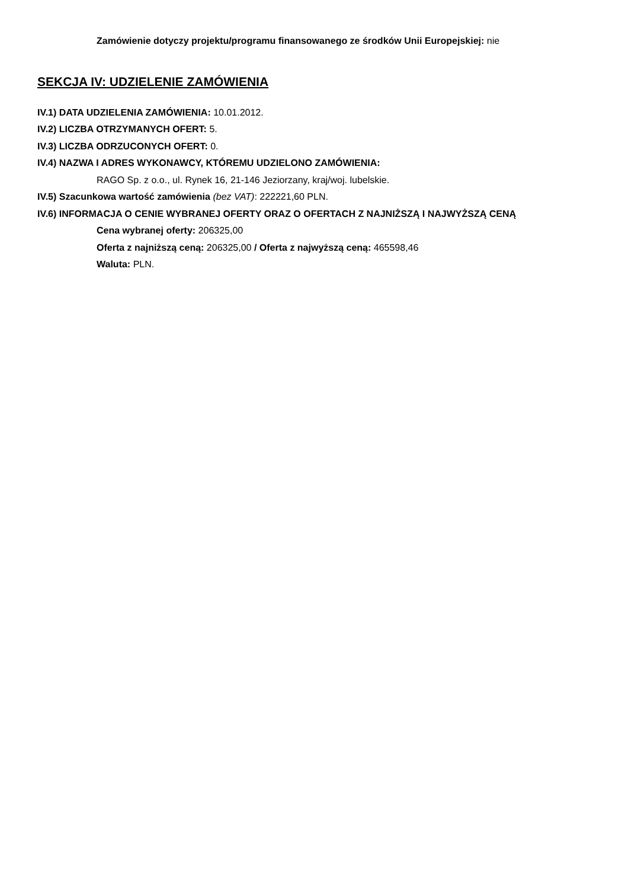Zamówienie dotyczy projektu/programu finansowanego ze środków Unii Europejskiej: nie
SEKCJA IV: UDZIELENIE ZAMÓWIENIA
IV.1) DATA UDZIELENIA ZAMÓWIENIA: 10.01.2012.
IV.2) LICZBA OTRZYMANYCH OFERT: 5.
IV.3) LICZBA ODRZUCONYCH OFERT: 0.
IV.4) NAZWA I ADRES WYKONAWCY, KTÓREMU UDZIELONO ZAMÓWIENIA:
RAGO Sp. z o.o., ul. Rynek 16, 21-146 Jeziorzany, kraj/woj. lubelskie.
IV.5) Szacunkowa wartość zamówienia (bez VAT): 222221,60 PLN.
IV.6) INFORMACJA O CENIE WYBRANEJ OFERTY ORAZ O OFERTACH Z NAJNIŻSZĄ I NAJWYŻSZĄ CENĄ
Cena wybranej oferty: 206325,00
Oferta z najniższą ceną: 206325,00 / Oferta z najwyższą ceną: 465598,46
Waluta: PLN.